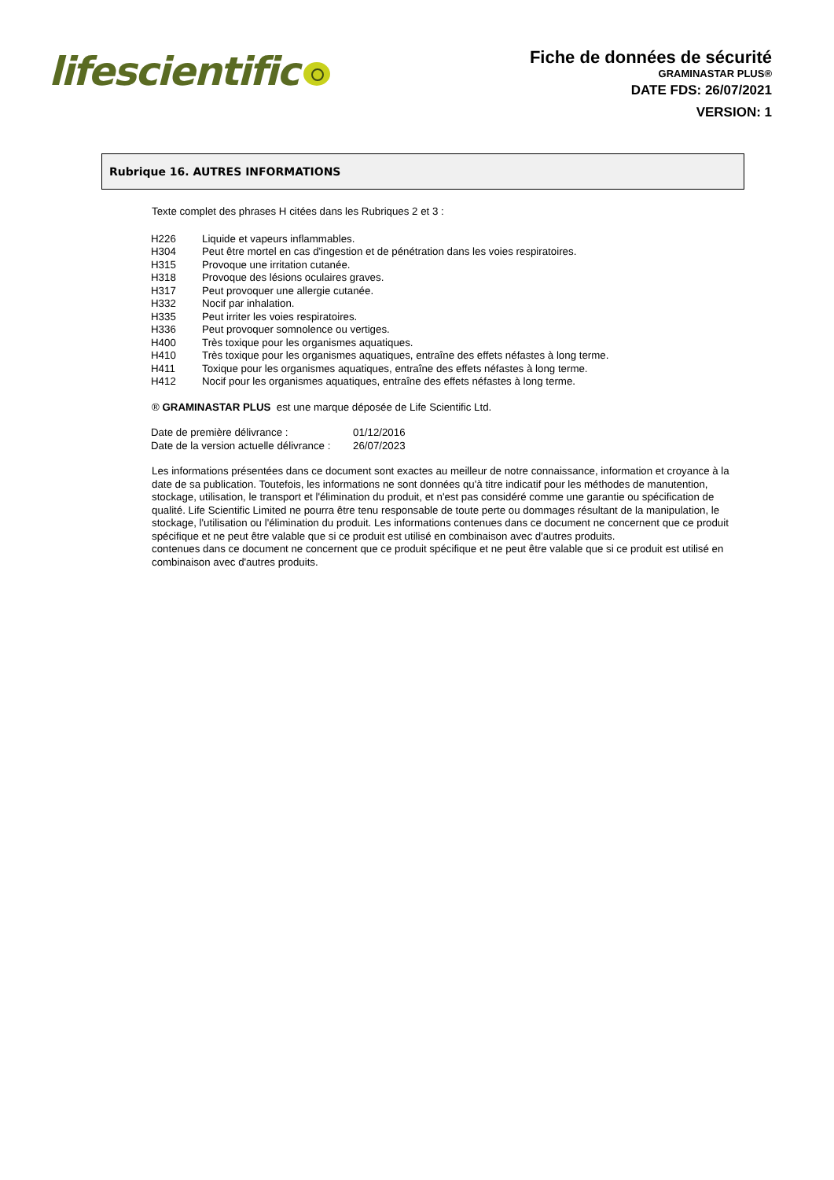lifescientific
Fiche de données de sécurité
GRAMINASTAR PLUS®
DATE FDS: 26/07/2021
VERSION: 1
Rubrique 16. AUTRES INFORMATIONS
Texte complet des phrases H citées dans les Rubriques 2 et 3 :
| H226 | Liquide et vapeurs inflammables. |
| H304 | Peut être mortel en cas d'ingestion et de pénétration dans les voies respiratoires. |
| H315 | Provoque une irritation cutanée. |
| H318 | Provoque des lésions oculaires graves. |
| H317 | Peut provoquer une allergie cutanée. |
| H332 | Nocif par inhalation. |
| H335 | Peut irriter les voies respiratoires. |
| H336 | Peut provoquer somnolence ou vertiges. |
| H400 | Très toxique pour les organismes aquatiques. |
| H410 | Très toxique pour les organismes aquatiques, entraîne des effets néfastes à long terme. |
| H411 | Toxique pour les organismes aquatiques, entraîne des effets néfastes à long terme. |
| H412 | Nocif pour les organismes aquatiques, entraîne des effets néfastes à long terme. |
® GRAMINASTAR PLUS est une marque déposée de Life Scientific Ltd.
| Date de première délivrance : | 01/12/2016 |
| Date de la version actuelle délivrance : | 26/07/2023 |
Les informations présentées dans ce document sont exactes au meilleur de notre connaissance, information et croyance à la date de sa publication. Toutefois, les informations ne sont données qu'à titre indicatif pour les méthodes de manutention, stockage, utilisation, le transport et l'élimination du produit, et n'est pas considéré comme une garantie ou spécification de qualité. Life Scientific Limited ne pourra être tenu responsable de toute perte ou dommages résultant de la manipulation, le stockage, l'utilisation ou l'élimination du produit. Les informations contenues dans ce document ne concernent que ce produit spécifique et ne peut être valable que si ce produit est utilisé en combinaison avec d'autres produits.
contenues dans ce document ne concernent que ce produit spécifique et ne peut être valable que si ce produit est utilisé en combinaison avec d'autres produits.